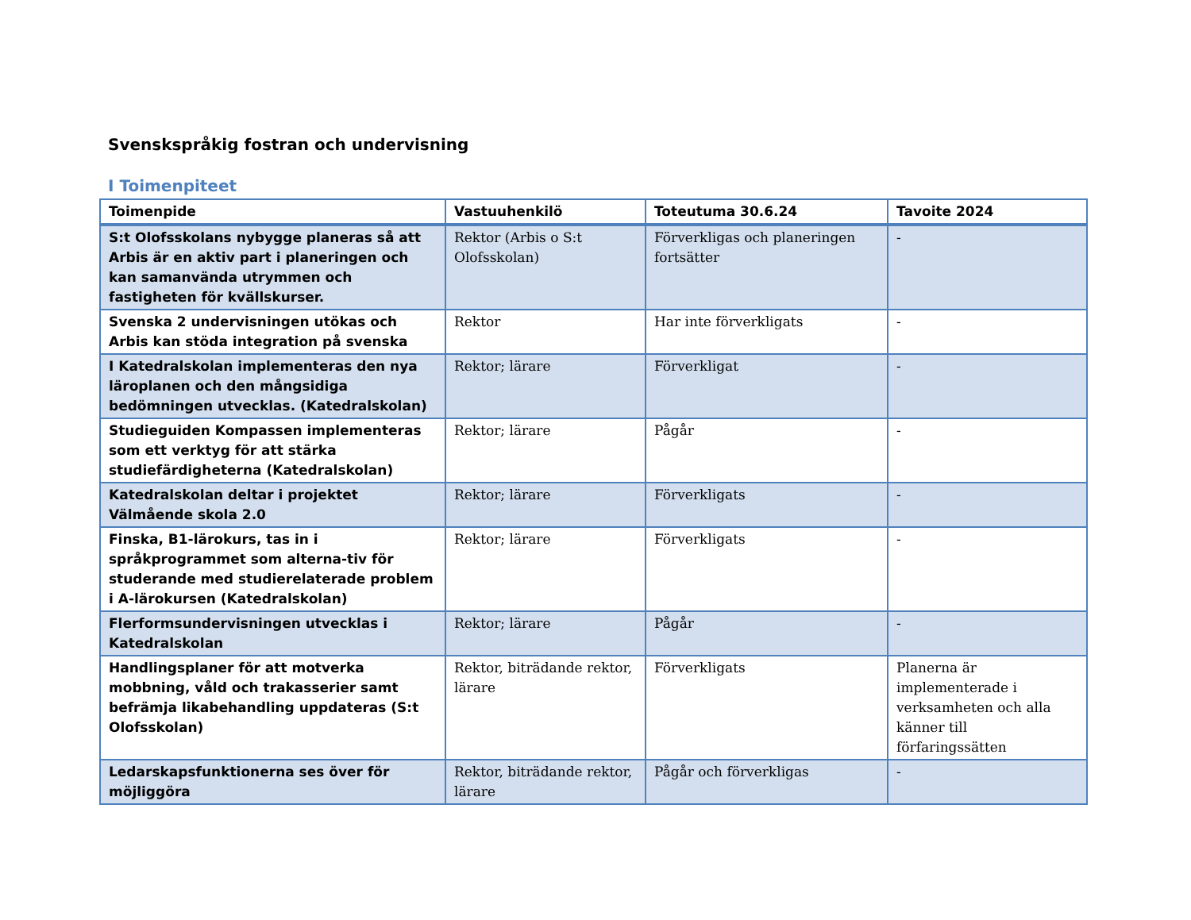Svenskspråkig fostran och undervisning
I Toimenpiteet
| Toimenpide | Vastuuhenkilö | Toteutuma 30.6.24 | Tavoite 2024 |
| --- | --- | --- | --- |
| S:t Olofsskolans nybygge planeras så att Arbis är en aktiv part i planeringen och kan samanvända utrymmen och fastigheten för kvällskurser. | Rektor (Arbis o S:t Olofsskolan) | Förverkligas och planeringen fortsätter | - |
| Svenska 2 undervisningen utökas och Arbis kan stöda integration på svenska | Rektor | Har inte förverkligats | - |
| I Katedralskolan implementeras den nya läroplanen och den mångsidiga bedömningen utvecklas. (Katedralskolan) | Rektor; lärare | Förverkligat | - |
| Studieguiden Kompassen implementeras som ett verktyg för att stärka studiefärdigheterna (Katedralskolan) | Rektor; lärare | Pågår | - |
| Katedralskolan deltar i projektet Välmående skola 2.0 | Rektor; lärare | Förverkligats | - |
| Finska, B1-lärokurs, tas in i språkprogrammet som alterna-tiv för studerande med studierelaterade problem i A-lärokursen (Katedralskolan) | Rektor; lärare | Förverkligats | - |
| Flerformsundervisningen utvecklas i Katedralskolan | Rektor; lärare | Pågår | - |
| Handlingsplaner för att motverka mobbning, våld och trakasserier samt befrämja likabehandling uppdateras (S:t Olofsskolan) | Rektor, biträdande rektor, lärare | Förverkligats | Planerna är implementerade i verksamheten och alla känner till förfaringssätten |
| Ledarskapsfunktionerna ses över för möjliggöra | Rektor, biträdande rektor, lärare | Pågår och förverkligas | - |